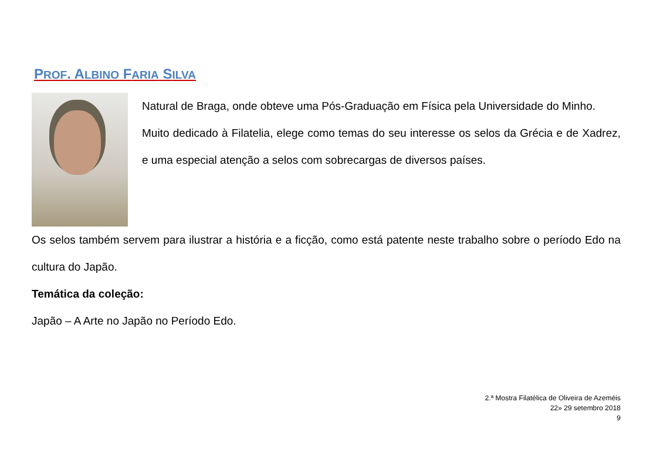PROF. ALBINO FARIA SILVA
Natural de Braga, onde obteve uma Pós-Graduação em Física pela Universidade do Minho.
Muito dedicado à Filatelia, elege como temas do seu interesse os selos da Grécia e de Xadrez, e uma especial atenção a selos com sobrecargas de diversos países.
Os selos também servem para ilustrar a história e a ficção, como está patente neste trabalho sobre o período Edo na cultura do Japão.
Temática da coleção:
Japão – A Arte no Japão no Período Edo.
2.ª Mostra Filatélica de Oliveira de Azeméis
22» 29 setembro 2018
9